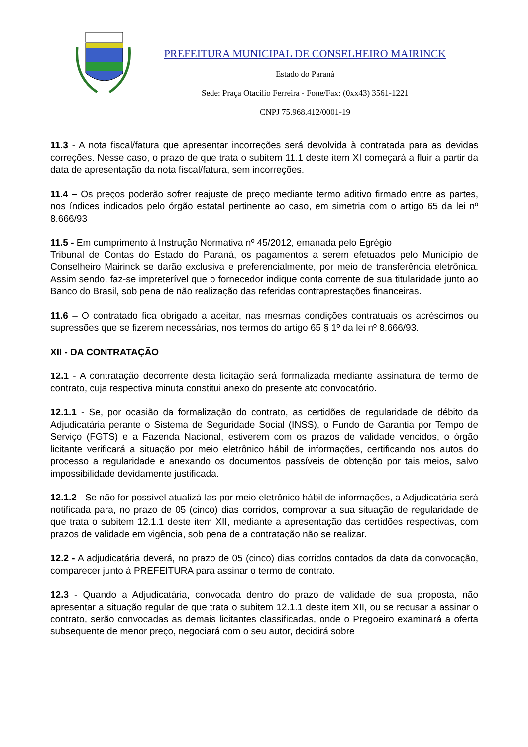PREFEITURA MUNICIPAL DE CONSELHEIRO MAIRINCK
Estado do Paraná
Sede: Praça Otacílio Ferreira - Fone/Fax: (0xx43) 3561-1221
CNPJ 75.968.412/0001-19
11.3 - A nota fiscal/fatura que apresentar incorreções será devolvida à contratada para as devidas correções. Nesse caso, o prazo de que trata o subitem 11.1 deste item XI começará a fluir a partir da data de apresentação da nota fiscal/fatura, sem incorreções.
11.4 – Os preços poderão sofrer reajuste de preço mediante termo aditivo firmado entre as partes, nos índices indicados pelo órgão estatal pertinente ao caso, em simetria com o artigo 65 da lei nº 8.666/93
11.5 - Em cumprimento à Instrução Normativa nº 45/2012, emanada pelo Egrégio
Tribunal de Contas do Estado do Paraná, os pagamentos a serem efetuados pelo Município de Conselheiro Mairinck se darão exclusiva e preferencialmente, por meio de transferência eletrônica. Assim sendo, faz-se impreterível que o fornecedor indique conta corrente de sua titularidade junto ao Banco do Brasil, sob pena de não realização das referidas contraprestações financeiras.
11.6 – O contratado fica obrigado a aceitar, nas mesmas condições contratuais os acréscimos ou supressões que se fizerem necessárias, nos termos do artigo 65 § 1º da lei nº 8.666/93.
XII - DA CONTRATAÇÃO
12.1 - A contratação decorrente desta licitação será formalizada mediante assinatura de termo de contrato, cuja respectiva minuta constitui anexo do presente ato convocatório.
12.1.1 - Se, por ocasião da formalização do contrato, as certidões de regularidade de débito da Adjudicatária perante o Sistema de Seguridade Social (INSS), o Fundo de Garantia por Tempo de Serviço (FGTS) e a Fazenda Nacional, estiverem com os prazos de validade vencidos, o órgão licitante verificará a situação por meio eletrônico hábil de informações, certificando nos autos do processo a regularidade e anexando os documentos passíveis de obtenção por tais meios, salvo impossibilidade devidamente justificada.
12.1.2 - Se não for possível atualizá-las por meio eletrônico hábil de informações, a Adjudicatária será notificada para, no prazo de 05 (cinco) dias corridos, comprovar a sua situação de regularidade de que trata o subitem 12.1.1 deste item XII, mediante a apresentação das certidões respectivas, com prazos de validade em vigência, sob pena de a contratação não se realizar.
12.2 - A adjudicatária deverá, no prazo de 05 (cinco) dias corridos contados da data da convocação, comparecer junto à PREFEITURA para assinar o termo de contrato.
12.3 - Quando a Adjudicatária, convocada dentro do prazo de validade de sua proposta, não apresentar a situação regular de que trata o subitem 12.1.1 deste item XII, ou se recusar a assinar o contrato, serão convocadas as demais licitantes classificadas, onde o Pregoeiro examinará a oferta subsequente de menor preço, negociará com o seu autor, decidirá sobre